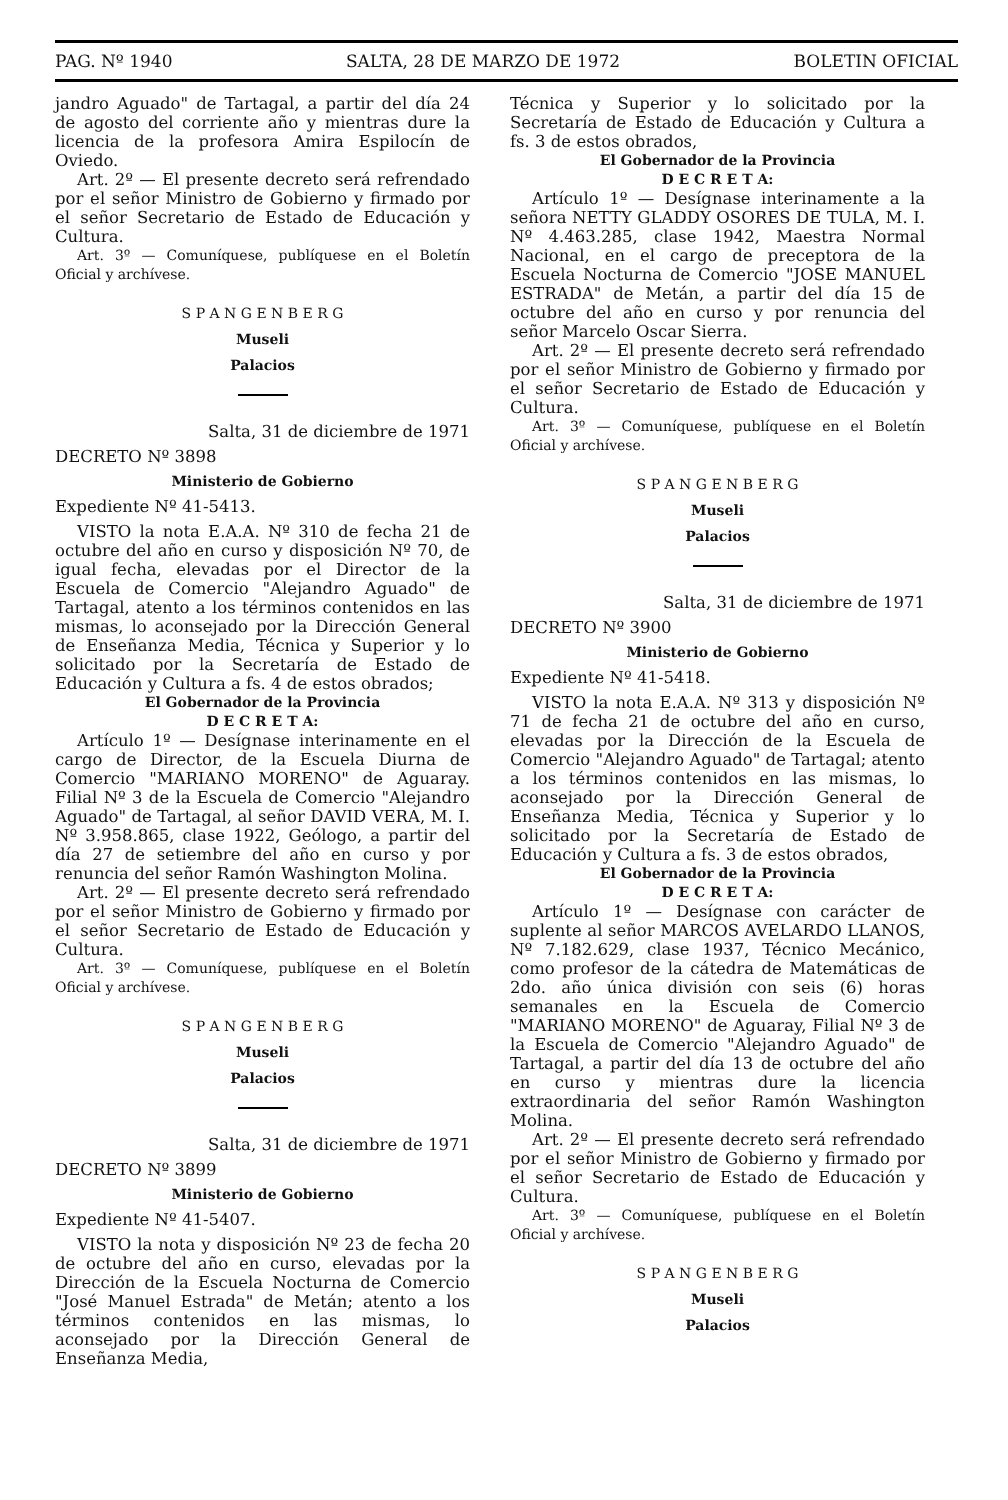PAG. Nº 1940 SALTA, 28 DE MARZO DE 1972 BOLETIN OFICIAL
jandro Aguado" de Tartagal, a partir del día 24 de agosto del corriente año y mientras dure la licencia de la profesora Amira Espilocín de Oviedo.
Art. 2º — El presente decreto será refrendado por el señor Ministro de Gobierno y firmado por el señor Secretario de Estado de Educación y Cultura.
Art. 3º — Comuníquese, publíquese en el Boletín Oficial y archívese.
S P A N G E N B E R G
Museli
Palacios
Salta, 31 de diciembre de 1971
DECRETO Nº 3898
Ministerio de Gobierno
Expediente Nº 41-5413.
VISTO la nota E.A.A. Nº 310 de fecha 21 de octubre del año en curso y disposición Nº 70, de igual fecha, elevadas por el Director de la Escuela de Comercio "Alejandro Aguado" de Tartagal, atento a los términos contenidos en las mismas, lo aconsejado por la Dirección General de Enseñanza Media, Técnica y Superior y lo solicitado por la Secretaría de Estado de Educación y Cultura a fs. 4 de estos obrados;
El Gobernador de la Provincia
D E C R E T A:
Artículo 1º — Desígnase interinamente en el cargo de Director, de la Escuela Diurna de Comercio "MARIANO MORENO" de Aguaray. Filial Nº 3 de la Escuela de Comercio "Alejandro Aguado" de Tartagal, al señor DAVID VERA, M. I. Nº 3.958.865, clase 1922, Geólogo, a partir del día 27 de setiembre del año en curso y por renuncia del señor Ramón Washington Molina.
Art. 2º — El presente decreto será refrendado por el señor Ministro de Gobierno y firmado por el señor Secretario de Estado de Educación y Cultura.
Art. 3º — Comuníquese, publíquese en el Boletín Oficial y archívese.
S P A N G E N B E R G
Museli
Palacios
Salta, 31 de diciembre de 1971
DECRETO Nº 3899
Ministerio de Gobierno
Expediente Nº 41-5407.
VISTO la nota y disposición Nº 23 de fecha 20 de octubre del año en curso, elevadas por la Dirección de la Escuela Nocturna de Comercio "José Manuel Estrada" de Metán; atento a los términos contenidos en las mismas, lo aconsejado por la Dirección General de Enseñanza Media,
Técnica y Superior y lo solicitado por la Secretaría de Estado de Educación y Cultura a fs. 3 de estos obrados,
El Gobernador de la Provincia
D E C R E T A:
Artículo 1º — Desígnase interinamente a la señora NETTY GLADDY OSORES DE TULA, M. I. Nº 4.463.285, clase 1942, Maestra Normal Nacional, en el cargo de preceptora de la Escuela Nocturna de Comercio "JOSE MANUEL ESTRADA" de Metán, a partir del día 15 de octubre del año en curso y por renuncia del señor Marcelo Oscar Sierra.
Art. 2º — El presente decreto será refrendado por el señor Ministro de Gobierno y firmado por el señor Secretario de Estado de Educación y Cultura.
Art. 3º — Comuníquese, publíquese en el Boletín Oficial y archívese.
S P A N G E N B E R G
Museli
Palacios
Salta, 31 de diciembre de 1971
DECRETO Nº 3900
Ministerio de Gobierno
Expediente Nº 41-5418.
VISTO la nota E.A.A. Nº 313 y disposición Nº 71 de fecha 21 de octubre del año en curso, elevadas por la Dirección de la Escuela de Comercio "Alejandro Aguado" de Tartagal; atento a los términos contenidos en las mismas, lo aconsejado por la Dirección General de Enseñanza Media, Técnica y Superior y lo solicitado por la Secretaría de Estado de Educación y Cultura a fs. 3 de estos obrados,
El Gobernador de la Provincia
D E C R E T A:
Artículo 1º — Desígnase con carácter de suplente al señor MARCOS AVELARDO LLANOS, Nº 7.182.629, clase 1937, Técnico Mecánico, como profesor de la cátedra de Matemáticas de 2do. año única división con seis (6) horas semanales en la Escuela de Comercio "MARIANO MORENO" de Aguaray, Filial Nº 3 de la Escuela de Comercio "Alejandro Aguado" de Tartagal, a partir del día 13 de octubre del año en curso y mientras dure la licencia extraordinaria del señor Ramón Washington Molina.
Art. 2º — El presente decreto será refrendado por el señor Ministro de Gobierno y firmado por el señor Secretario de Estado de Educación y Cultura.
Art. 3º — Comuníquese, publíquese en el Boletín Oficial y archívese.
S P A N G E N B E R G
Museli
Palacios